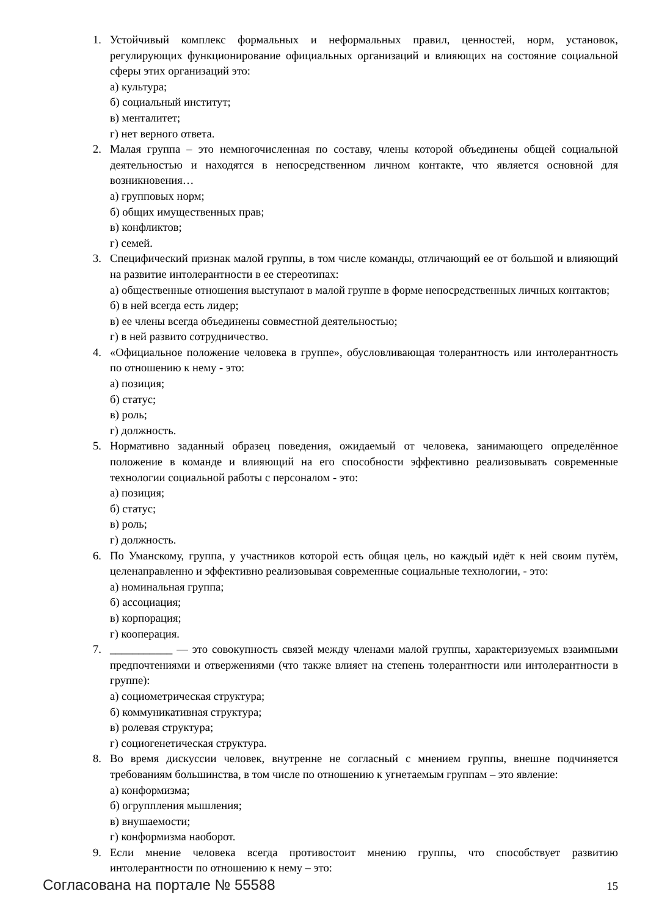1. Устойчивый комплекс формальных и неформальных правил, ценностей, норм, установок, регулирующих функционирование официальных организаций и влияющих на состояние социальной сферы этих организаций это:
а) культура;
б) социальный институт;
в) менталитет;
г) нет верного ответа.
2. Малая группа – это немногочисленная по составу, члены которой объединены общей социальной деятельностью и находятся в непосредственном личном контакте, что является основной для возникновения…
а) групповых норм;
б) общих имущественных прав;
в) конфликтов;
г) семей.
3. Специфический признак малой группы, в том числе команды, отличающий ее от большой и влияющий на развитие интолерантности в ее стереотипах:
а) общественные отношения выступают в малой группе в форме непосредственных личных контактов;
б) в ней всегда есть лидер;
в) ее члены всегда объединены совместной деятельностью;
г) в ней развито сотрудничество.
4. «Официальное положение человека в группе», обусловливающая толерантность или интолерантность по отношению к нему - это:
а) позиция;
б) статус;
в) роль;
г) должность.
5. Нормативно заданный образец поведения, ожидаемый от человека, занимающего определённое положение в команде и влияющий на его способности эффективно реализовывать современные технологии социальной работы с персоналом - это:
а) позиция;
б) статус;
в) роль;
г) должность.
6. По Уманскому, группа, у участников которой есть общая цель, но каждый идёт к ней своим путём, целенаправленно и эффективно реализовывая современные социальные технологии, - это:
а) номинальная группа;
б) ассоциация;
в) корпорация;
г) кооперация.
7. ___________ — это совокупность связей между членами малой группы, характеризуемых взаимными предпочтениями и отвержениями (что также влияет на степень толерантности или интолерантности в группе):
а) социометрическая структура;
б) коммуникативная структура;
в) ролевая структура;
г) социогенетическая структура.
8. Во время дискуссии человек, внутренне не согласный с мнением группы, внешне подчиняется требованиям большинства, в том числе по отношению к угнетаемым группам – это явление:
а) конформизма;
б) огруппления мышления;
в) внушаемости;
г) конформизма наоборот.
9. Если мнение человека всегда противостоит мнению группы, что способствует развитию интолерантности по отношению к нему – это:
Согласована на портале № 55588 15